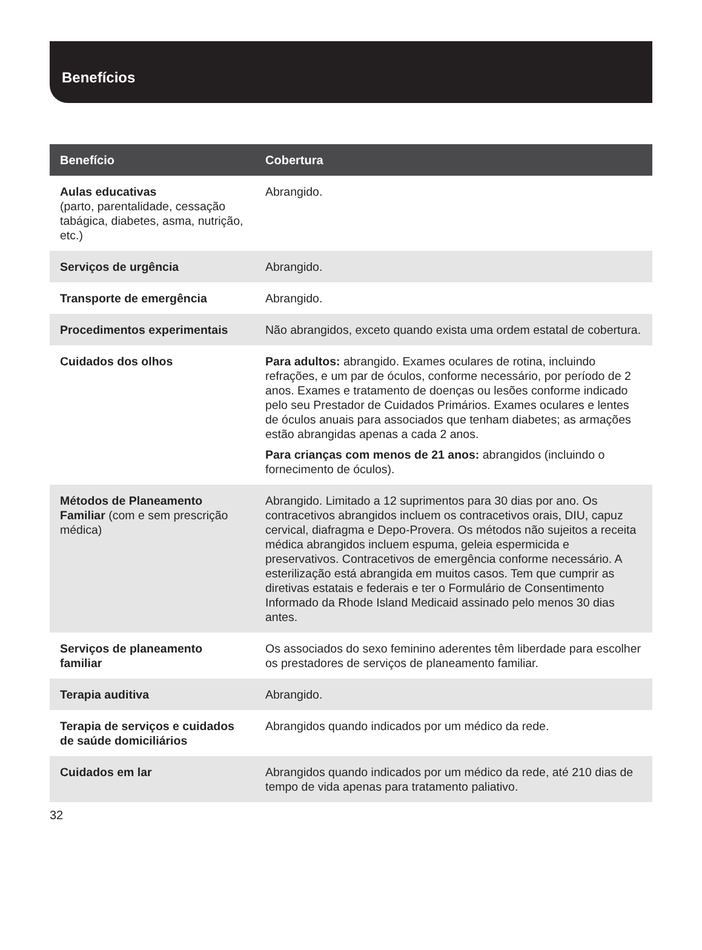Benefícios
| Benefício | Cobertura |
| --- | --- |
| Aulas educativas (parto, parentalidade, cessação tabágica, diabetes, asma, nutrição, etc.) | Abrangido. |
| Serviços de urgência | Abrangido. |
| Transporte de emergência | Abrangido. |
| Procedimentos experimentais | Não abrangidos, exceto quando exista uma ordem estatal de cobertura. |
| Cuidados dos olhos | Para adultos: abrangido. Exames oculares de rotina, incluindo refrações, e um par de óculos, conforme necessário, por período de 2 anos. Exames e tratamento de doenças ou lesões conforme indicado pelo seu Prestador de Cuidados Primários. Exames oculares e lentes de óculos anuais para associados que tenham diabetes; as armações estão abrangidas apenas a cada 2 anos. Para crianças com menos de 21 anos: abrangidos (incluindo o fornecimento de óculos). |
| Métodos de Planeamento Familiar (com e sem prescrição médica) | Abrangido. Limitado a 12 suprimentos para 30 dias por ano. Os contracetivos abrangidos incluem os contracetivos orais, DIU, capuz cervical, diafragma e Depo-Provera. Os métodos não sujeitos a receita médica abrangidos incluem espuma, geleia espermicida e preservativos. Contracetivos de emergência conforme necessário. A esterilização está abrangida em muitos casos. Tem que cumprir as diretivas estatais e federais e ter o Formulário de Consentimento Informado da Rhode Island Medicaid assinado pelo menos 30 dias antes. |
| Serviços de planeamento familiar | Os associados do sexo feminino aderentes têm liberdade para escolher os prestadores de serviços de planeamento familiar. |
| Terapia auditiva | Abrangido. |
| Terapia de serviços e cuidados de saúde domiciliários | Abrangidos quando indicados por um médico da rede. |
| Cuidados em lar | Abrangidos quando indicados por um médico da rede, até 210 dias de tempo de vida apenas para tratamento paliativo. |
32